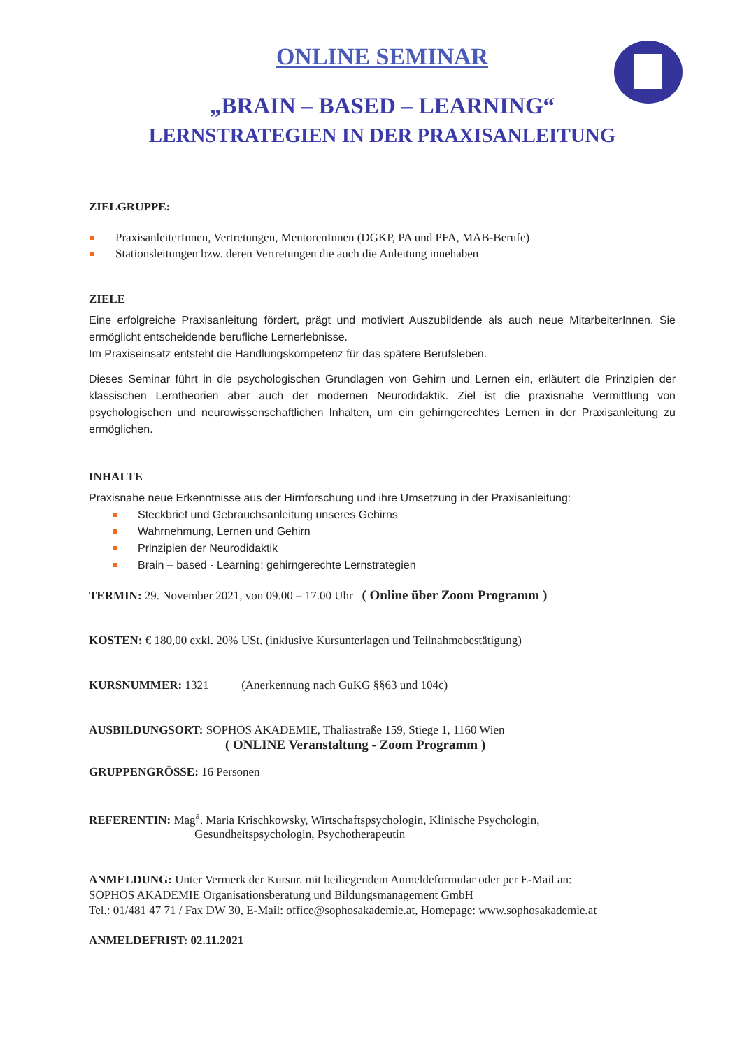ONLINE SEMINAR
„BRAIN – BASED – LEARNING“
LERNSTRATEGIEN IN DER PRAXISANLEITUNG
ZIELGRUPPE:
PraxisanleiterInnen, Vertretungen, MentorenInnen (DGKP, PA und PFA, MAB-Berufe)
Stationsleitungen bzw. deren Vertretungen die auch die Anleitung innehaben
ZIELE
Eine erfolgreiche Praxisanleitung fördert, prägt und motiviert Auszubildende als auch neue MitarbeiterInnen. Sie ermöglicht entscheidende berufliche Lernerlebnisse.
Im Praxiseinsatz entsteht die Handlungskompetenz für das spätere Berufsleben.
Dieses Seminar führt in die psychologischen Grundlagen von Gehirn und Lernen ein, erläutert die Prinzipien der klassischen Lerntheorien aber auch der modernen Neurodidaktik. Ziel ist die praxisnahe Vermittlung von psychologischen und neurowissenschaftlichen Inhalten, um ein gehirngerechtes Lernen in der Praxisanleitung zu ermöglichen.
INHALTE
Praxisnahe neue Erkenntnisse aus der Hirnforschung und ihre Umsetzung in der Praxisanleitung:
Steckbrief und Gebrauchsanleitung unseres Gehirns
Wahrnehmung, Lernen und Gehirn
Prinzipien der Neurodidaktik
Brain – based - Learning: gehirngerechte Lernstrategien
TERMIN: 29. November 2021, von 09.00 – 17.00 Uhr ( Online über Zoom Programm )
KOSTEN: € 180,00 exkl. 20% USt. (inklusive Kursunterlagen und Teilnahmebestätigung)
KURSNUMMER: 1321 (Anerkennung nach GuKG §§63 und 104c)
AUSBILDUNGSORT: SOPHOS AKADEMIE, Thaliastraße 159, Stiege 1, 1160 Wien
( ONLINE Veranstaltung - Zoom Programm )
GRUPPENGRÖSSE: 16 Personen
REFERENTIN: Mag<sup>a</sup>. Maria Krischkowsky, Wirtschaftspsychologin, Klinische Psychologin,
Gesundheitspsychologin, Psychotherapeutin
ANMELDUNG: Unter Vermerk der Kursnr. mit beiliegendem Anmeldeformular oder per E-Mail an:
SOPHOS AKADEMIE Organisationsberatung und Bildungsmanagement GmbH
Tel.: 01/481 47 71 / Fax DW 30, E-Mail: office@sophosakademie.at, Homepage: www.sophosakademie.at
ANMELDEFRIST: 02.11.2021